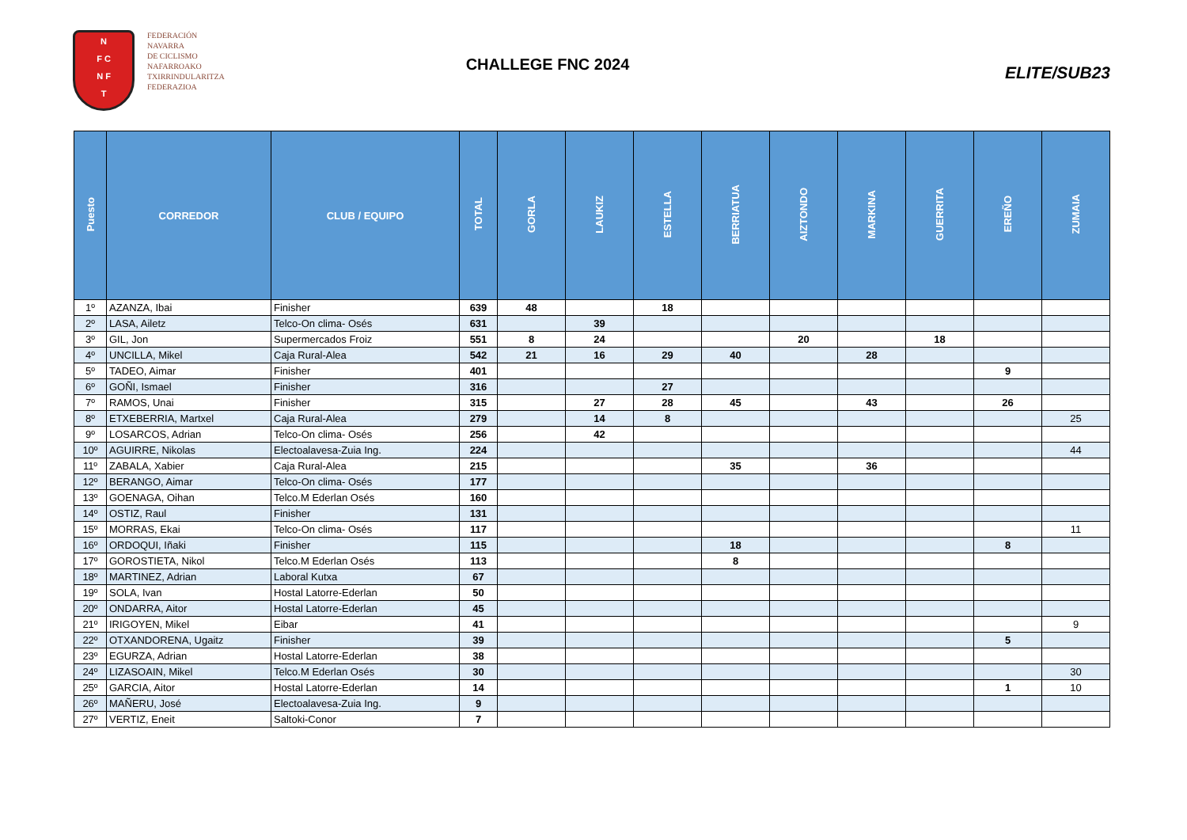N
F C
N F
T
FEDERACIÓN
NAVARRA
DE CICLISMO
NAFARROAKO
TXIRRINDULARITZA
FEDERAZIOA
CHALLEGE FNC 2024
ELITE/SUB23
| Puesto | CORREDOR | CLUB / EQUIPO | TOTAL | GORLA | LAUKIZ | ESTELLA | BERRIATUA | AIZTONDO | MARKINA | GUERRITA | EREÑO | ZUMAIA |
| --- | --- | --- | --- | --- | --- | --- | --- | --- | --- | --- | --- | --- |
| 1º | AZANZA, Ibai | Finisher | 639 | 48 | | 18 | | | | | | |
| 2º | LASA, Ailetz | Telco-On clima- Osés | 631 | | 39 | | | | | | | |
| 3º | GIL, Jon | Supermercados Froiz | 551 | 8 | 24 | | | 20 | | 18 | | |
| 4º | UNCILLA, Mikel | Caja Rural-Alea | 542 | 21 | 16 | 29 | 40 | | 28 | | | |
| 5º | TADEO, Aimar | Finisher | 401 | | | | | | | | 9 | |
| 6º | GOÑI, Ismael | Finisher | 316 | | | 27 | | | | | | |
| 7º | RAMOS, Unai | Finisher | 315 | | 27 | 28 | 45 | | 43 | | 26 | |
| 8º | ETXEBERRIA, Martxel | Caja Rural-Alea | 279 | | 14 | 8 | | | | | | 25 |
| 9º | LOSARCOS, Adrian | Telco-On clima- Osés | 256 | | 42 | | | | | | | |
| 10º | AGUIRRE, Nikolas | Electoalavesa-Zuia Ing. | 224 | | | | | | | | | 44 |
| 11º | ZABALA, Xabier | Caja Rural-Alea | 215 | | | | 35 | | 36 | | | |
| 12º | BERANGO, Aimar | Telco-On clima- Osés | 177 | | | | | | | | | |
| 13º | GOENAGA, Oihan | Telco.M Ederlan Osés | 160 | | | | | | | | | |
| 14º | OSTIZ, Raul | Finisher | 131 | | | | | | | | | |
| 15º | MORRAS, Ekai | Telco-On clima- Osés | 117 | | | | | | | | | 11 |
| 16º | ORDOQUI, Iñaki | Finisher | 115 | | | | 18 | | | | 8 | |
| 17º | GOROSTIETA, Nikol | Telco.M Ederlan Osés | 113 | | | | 8 | | | | | |
| 18º | MARTINEZ, Adrian | Laboral Kutxa | 67 | | | | | | | | | |
| 19º | SOLA, Ivan | Hostal Latorre-Ederlan | 50 | | | | | | | | | |
| 20º | ONDARRA, Aitor | Hostal Latorre-Ederlan | 45 | | | | | | | | | |
| 21º | IRIGOYEN, Mikel | Eibar | 41 | | | | | | | | | 9 |
| 22º | OTXANDORENA, Ugaitz | Finisher | 39 | | | | | | | | 5 | |
| 23º | EGURZA, Adrian | Hostal Latorre-Ederlan | 38 | | | | | | | | | |
| 24º | LIZASOAIN, Mikel | Telco.M Ederlan Osés | 30 | | | | | | | | | 30 |
| 25º | GARCIA, Aitor | Hostal Latorre-Ederlan | 14 | | | | | | | | 1 | 10 |
| 26º | MAÑERU, José | Electoalavesa-Zuia Ing. | 9 | | | | | | | | | |
| 27º | VERTIZ, Eneit | Saltoki-Conor | 7 | | | | | | | | | |